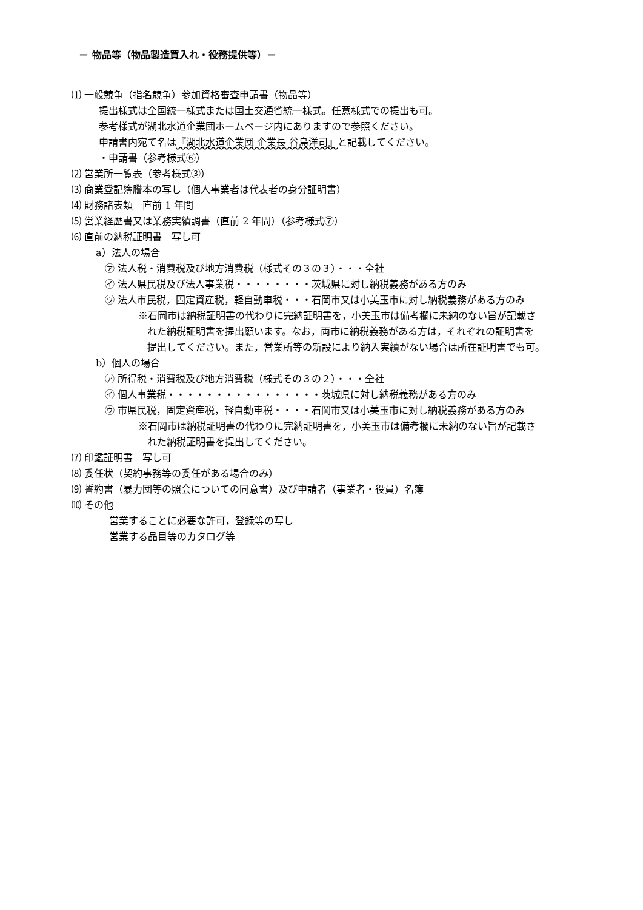－ 物品等（物品製造買入れ・役務提供等）－
⑴ 一般競争（指名競争）参加資格審査申請書（物品等）
提出様式は全国統一様式または国土交通省統一様式。任意様式での提出も可。
参考様式が湖北水道企業団ホームページ内にありますので参照ください。
申請書内宛て名は『湖北水道企業団 企業長 谷島洋司』と記載してください。
・申請書（参考様式⑥）
⑵ 営業所一覧表（参考様式③）
⑶ 商業登記簿謄本の写し（個人事業者は代表者の身分証明書）
⑷ 財務諸表類　直前 1 年間
⑸ 営業経歴書又は業務実績調書（直前 2 年間）（参考様式⑦）
⑹ 直前の納税証明書　写し可
a）法人の場合
㋐ 法人税・消費税及び地方消費税（様式その３の３）・・・全社
㋑ 法人県民税及び法人事業税・・・・・・・・茨城県に対し納税義務がある方のみ
㋒ 法人市民税，固定資産税，軽自動車税・・・石岡市又は小美玉市に対し納税義務がある方のみ
※石岡市は納税証明書の代わりに完納証明書を，小美玉市は備考欄に未納のない旨が記載さ
れた納税証明書を提出願います。なお，両市に納税義務がある方は，それぞれの証明書を
提出してください。また，営業所等の新設により納入実績がない場合は所在証明書でも可。
b）個人の場合
㋐ 所得税・消費税及び地方消費税（様式その３の２）・・・全社
㋑ 個人事業税・・・・・・・・・・・・・・・・茨城県に対し納税義務がある方のみ
㋒ 市県民税，固定資産税，軽自動車税・・・・石岡市又は小美玉市に対し納税義務がある方のみ
※石岡市は納税証明書の代わりに完納証明書を，小美玉市は備考欄に未納のない旨が記載さ
れた納税証明書を提出してください。
⑺ 印鑑証明書　写し可
⑻ 委任状（契約事務等の委任がある場合のみ）
⑼ 誓約書（暴力団等の照会についての同意書）及び申請者（事業者・役員）名簿
⑽ その他
営業することに必要な許可，登録等の写し
営業する品目等のカタログ等